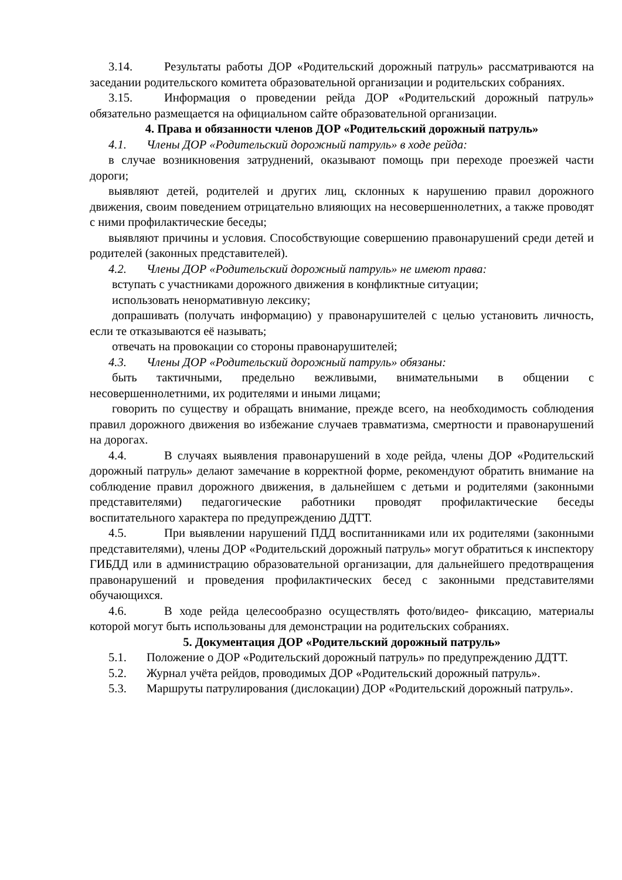3.14. Результаты работы ДОР «Родительский дорожный патруль» рассматриваются на заседании родительского комитета образовательной организации и родительских собраниях.
3.15. Информация о проведении рейда ДОР «Родительский дорожный патруль» обязательно размещается на официальном сайте образовательной организации.
4. Права и обязанности членов ДОР «Родительский дорожный патруль»
4.1. Члены ДОР «Родительский дорожный патруль» в ходе рейда:
в случае возникновения затруднений, оказывают помощь при переходе проезжей части дороги;
выявляют детей, родителей и других лиц, склонных к нарушению правил дорожного движения, своим поведением отрицательно влияющих на несовершеннолетних, а также проводят с ними профилактические беседы;
выявляют причины и условия. Способствующие совершению правонарушений среди детей и родителей (законных представителей).
4.2. Члены ДОР «Родительский дорожный патруль» не имеют права:
вступать с участниками дорожного движения в конфликтные ситуации;
использовать ненормативную лексику;
допрашивать (получать информацию) у правонарушителей с целью установить личность, если те отказываются её называть;
отвечать на провокации со стороны правонарушителей;
4.3. Члены ДОР «Родительский дорожный патруль» обязаны:
быть тактичными, предельно вежливыми, внимательными в общении с несовершеннолетними, их родителями и иными лицами;
говорить по существу и обращать внимание, прежде всего, на необходимость соблюдения правил дорожного движения во избежание случаев травматизма, смертности и правонарушений на дорогах.
4.4. В случаях выявления правонарушений в ходе рейда, члены ДОР «Родительский дорожный патруль» делают замечание в корректной форме, рекомендуют обратить внимание на соблюдение правил дорожного движения, в дальнейшем с детьми и родителями (законными представителями) педагогические работники проводят профилактические беседы воспитательного характера по предупреждению ДДТТ.
4.5. При выявлении нарушений ПДД воспитанниками или их родителями (законными представителями), члены ДОР «Родительский дорожный патруль» могут обратиться к инспектору ГИБДД или в администрацию образовательной организации, для дальнейшего предотвращения правонарушений и проведения профилактических бесед с законными представителями обучающихся.
4.6. В ходе рейда целесообразно осуществлять фото/видео- фиксацию, материалы которой могут быть использованы для демонстрации на родительских собраниях.
5. Документация ДОР «Родительский дорожный патруль»
5.1. Положение о ДОР «Родительский дорожный патруль» по предупреждению ДДТТ.
5.2. Журнал учёта рейдов, проводимых ДОР «Родительский дорожный патруль».
5.3. Маршруты патрулирования (дислокации) ДОР «Родительский дорожный патруль».